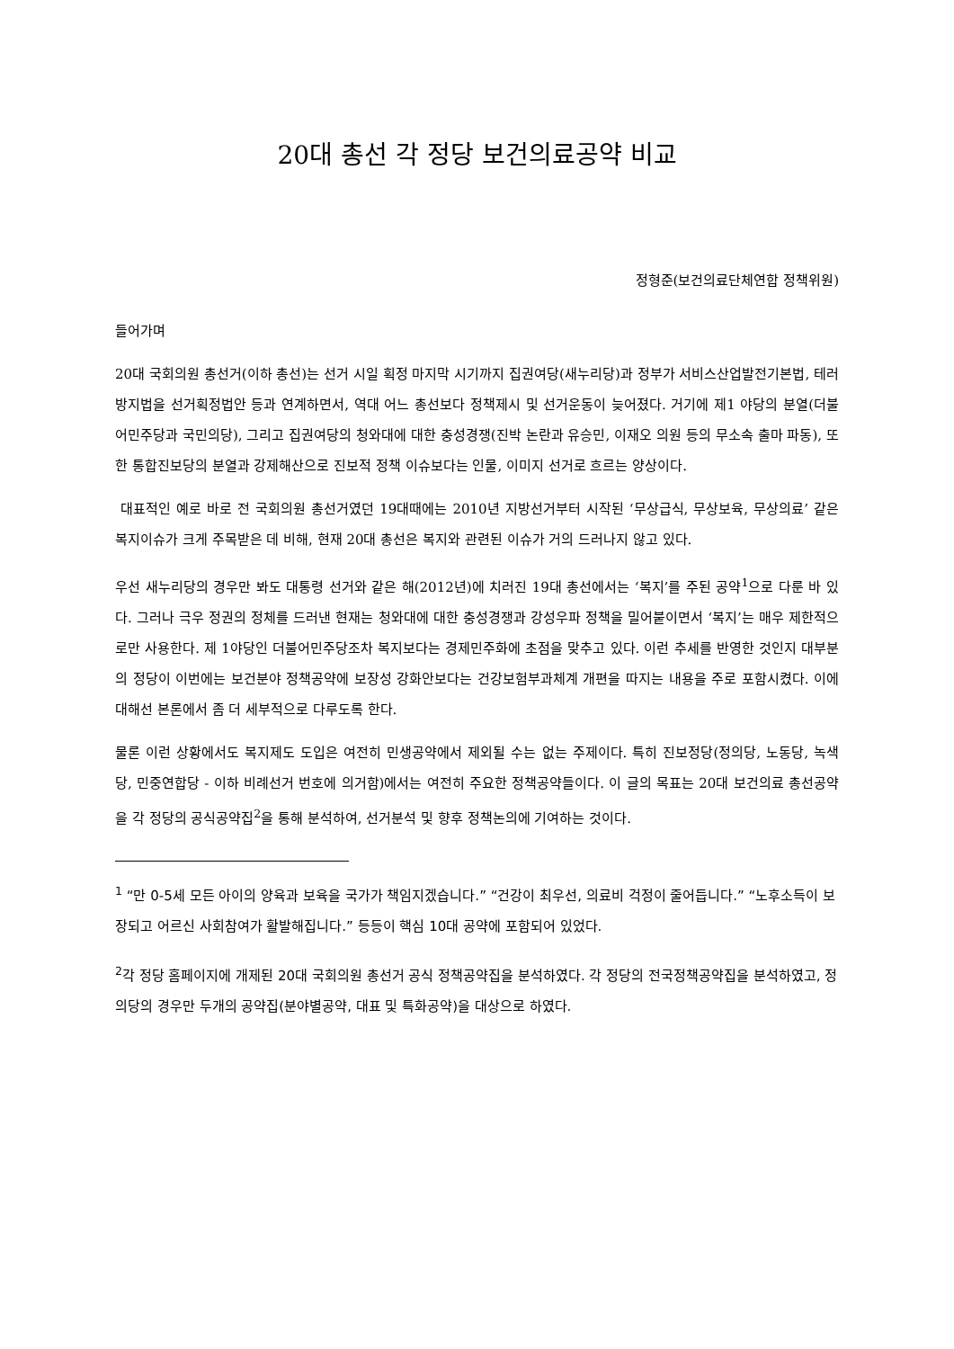20대 총선 각 정당 보건의료공약 비교
정형준(보건의료단체연합 정책위원)
들어가며
20대 국회의원 총선거(이하 총선)는 선거 시일 획정 마지막 시기까지 집권여당(새누리당)과 정부가 서비스산업발전기본법, 테러방지법을 선거획정법안 등과 연계하면서, 역대 어느 총선보다 정책제시 및 선거운동이 늦어졌다. 거기에 제1 야당의 분열(더불어민주당과 국민의당), 그리고 집권여당의 청와대에 대한 충성경쟁(진박 논란과 유승민, 이재오 의원 등의 무소속 출마 파동), 또한 통합진보당의 분열과 강제해산으로 진보적 정책 이슈보다는 인물, 이미지 선거로 흐르는 양상이다.
대표적인 예로 바로 전 국회의원 총선거였던 19대때에는 2010년 지방선거부터 시작된 ‘무상급식, 무상보육, 무상의료’ 같은 복지이슈가 크게 주목받은 데 비해, 현재 20대 총선은 복지와 관련된 이슈가 거의 드러나지 않고 있다.
우선 새누리당의 경우만 봐도 대통령 선거와 같은 해(2012년)에 치러진 19대 총선에서는 ‘복지’를 주된 공약<sup>1</sup>으로 다룬 바 있다. 그러나 극우 정권의 정체를 드러낸 현재는 청와대에 대한 충성경쟁과 강성우파 정책을 밀어붙이면서 ‘복지’는 매우 제한적으로만 사용한다. 제 1야당인 더불어민주당조차 복지보다는 경제민주화에 초점을 맞추고 있다. 이런 추세를 반영한 것인지 대부분의 정당이 이번에는 보건분야 정책공약에 보장성 강화안보다는 건강보험부과체계 개편을 따지는 내용을 주로 포함시켰다. 이에 대해선 본론에서 좀 더 세부적으로 다루도록 한다.
물론 이런 상황에서도 복지제도 도입은 여전히 민생공약에서 제외될 수는 없는 주제이다. 특히 진보정당(정의당, 노동당, 녹색당, 민중연합당 - 이하 비례선거 번호에 의거함)에서는 여전히 주요한 정책공약들이다. 이 글의 목표는 20대 보건의료 총선공약을 각 정당의 공식공약집<sup>2</sup>을 통해 분석하여, 선거분석 및 향후 정책논의에 기여하는 것이다.
<sup>1</sup> “만 0-5세 모든 아이의 양육과 보육을 국가가 책임지겠습니다.” “건강이 최우선, 의료비 걱정이 줄어듭니다.” “노후소득이 보장되고 어르신 사회참여가 활발해집니다.” 등등이 핵심 10대 공약에 포함되어 있었다.
<sup>2</sup> 각 정당 홈페이지에 개제된 20대 국회의원 총선거 공식 정책공약집을 분석하였다. 각 정당의 전국정책공약집을 분석하였고, 정의당의 경우만 두개의 공약집(분야별공약, 대표 및 특화공약)을 대상으로 하였다.